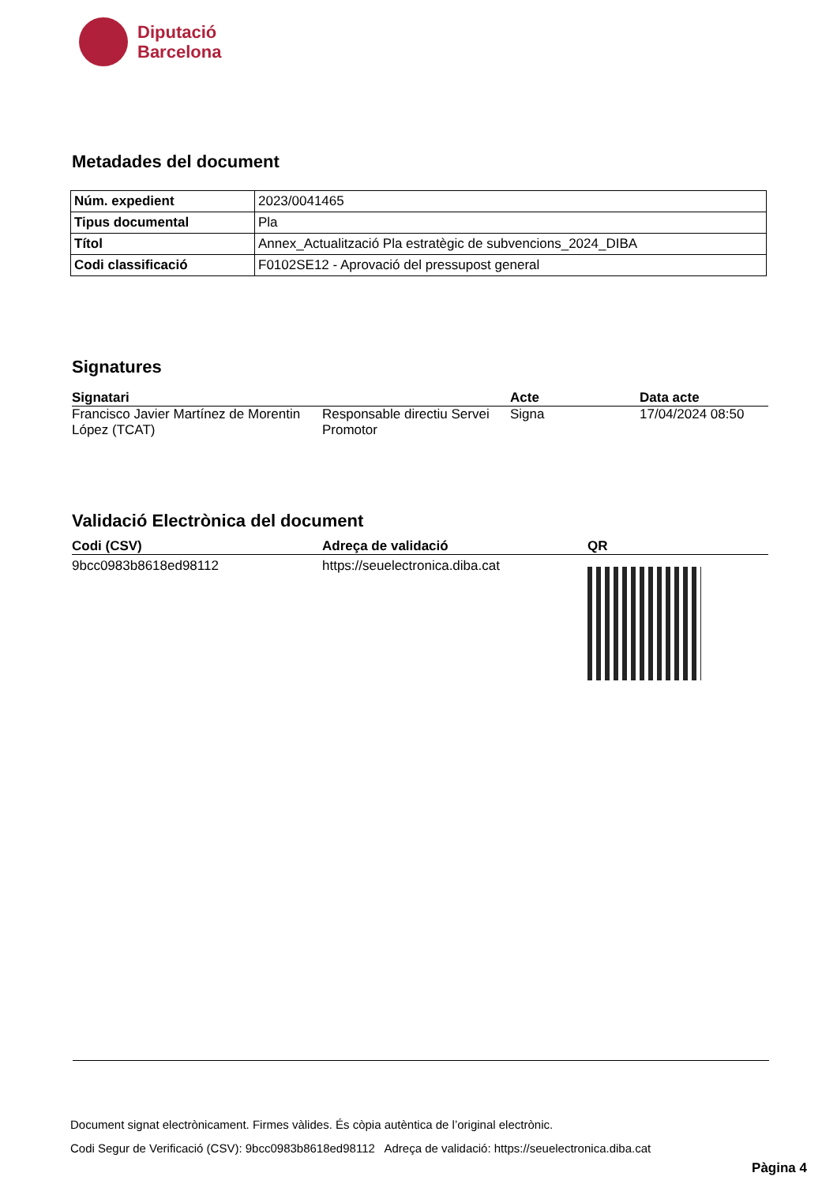Diputació
Barcelona
Metadades del document
| Núm. expedient | 2023/0041465 |
| Tipus documental | Pla |
| Títol | Annex_Actualització Pla estratègic de subvencions_2024_DIBA |
| Codi classificació | F0102SE12 - Aprovació del pressupost general |
Signatures
| Signatari | | Acte | Data acte |
| --- | --- | --- | --- |
| Francisco Javier Martínez de Morentin López (TCAT) | Responsable directiu Servei Promotor | Signa | 17/04/2024 08:50 |
Validació Electrònica del document
| Codi (CSV) | Adreça de validació | QR |
| --- | --- | --- |
| 9bcc0983b8618ed98112 | https://seuelectronica.diba.cat | |
Document signat electrònicament. Firmes vàlides. És còpia autèntica de l’original electrònic.
Codi Segur de Verificació (CSV): 9bcc0983b8618ed98112 Adreça de validació: https://seuelectronica.diba.cat
Pàgina 4